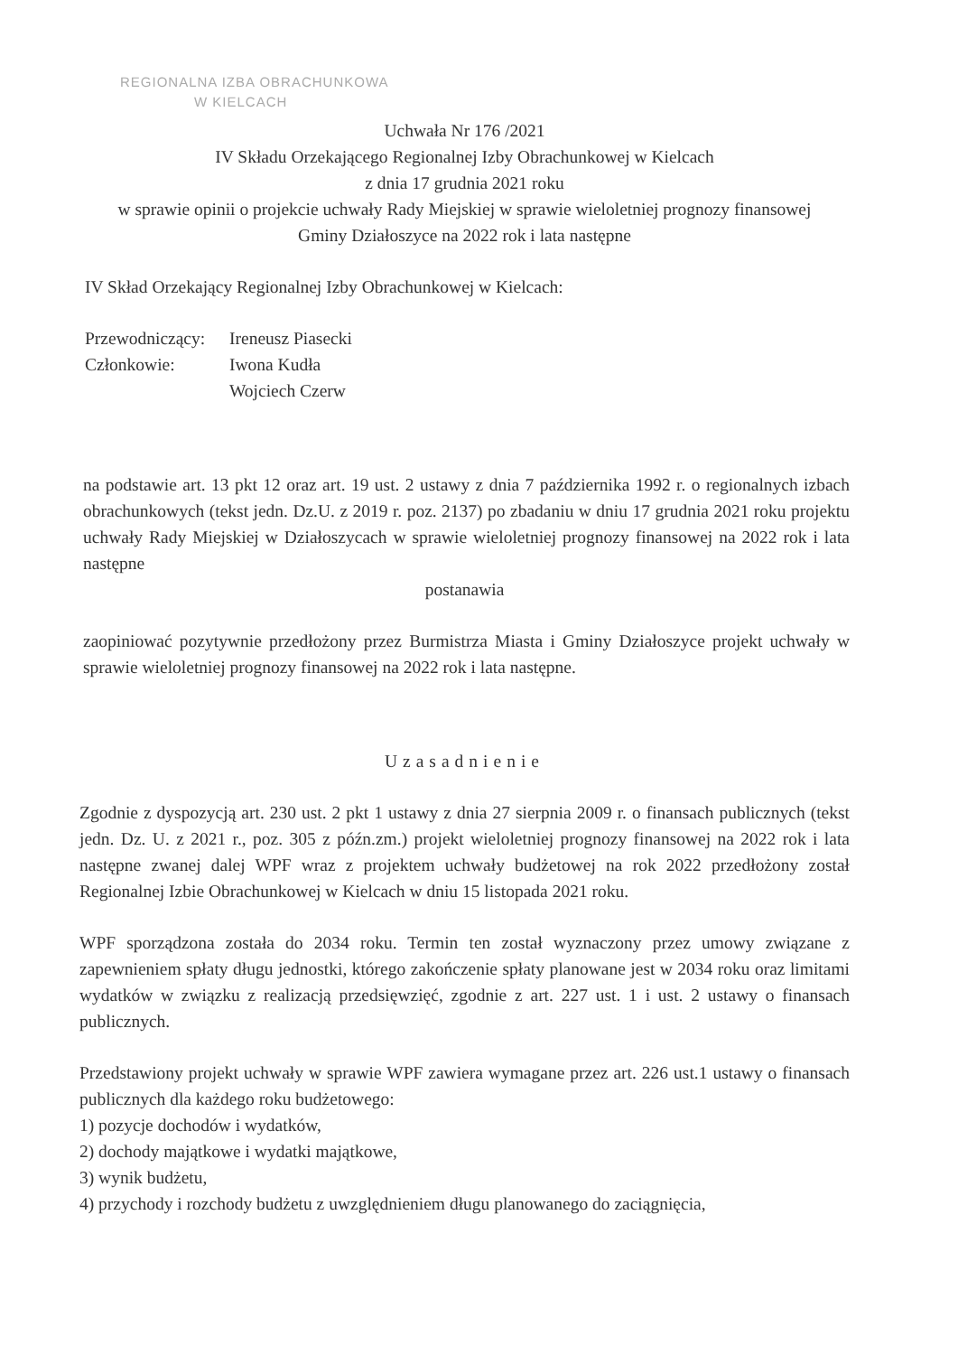REGIONALNA IZBA OBRACHUNKOWA
W KIELCACH
Uchwała Nr 176 /2021
IV Składu Orzekającego Regionalnej Izby Obrachunkowej w Kielcach
z dnia 17 grudnia 2021 roku
w sprawie opinii o projekcie uchwały Rady Miejskiej w sprawie wieloletniej prognozy finansowej
Gminy Działoszyce na 2022 rok i lata następne
IV Skład Orzekający Regionalnej Izby Obrachunkowej w Kielcach:
Przewodniczący: Ireneusz Piasecki
Członkowie: Iwona Kudła
Wojciech Czerw
na podstawie art. 13 pkt 12 oraz art. 19 ust. 2 ustawy z dnia 7 października 1992 r. o regionalnych izbach obrachunkowych (tekst jedn. Dz.U. z 2019 r. poz. 2137) po zbadaniu w dniu 17 grudnia 2021 roku projektu uchwały Rady Miejskiej w Działoszycach w sprawie wieloletniej prognozy finansowej na 2022 rok i lata następne
postanawia
zaopiniować pozytywnie przedłożony przez Burmistrza Miasta i Gminy Działoszyce projekt uchwały w sprawie wieloletniej prognozy finansowej na 2022 rok i lata następne.
Uzasadnienie
Zgodnie z dyspozycją art. 230 ust. 2 pkt 1 ustawy z dnia 27 sierpnia 2009 r. o finansach publicznych (tekst jedn. Dz. U. z 2021 r., poz. 305 z późn.zm.) projekt wieloletniej prognozy finansowej na 2022 rok i lata następne zwanej dalej WPF wraz z projektem uchwały budżetowej na rok 2022 przedłożony został Regionalnej Izbie Obrachunkowej w Kielcach w dniu 15 listopada 2021 roku.
WPF sporządzona została do 2034 roku. Termin ten został wyznaczony przez umowy związane z zapewnieniem spłaty długu jednostki, którego zakończenie spłaty planowane jest w 2034 roku oraz limitami wydatków w związku z realizacją przedsięwzięć, zgodnie z art. 227 ust. 1 i ust. 2 ustawy o finansach publicznych.
Przedstawiony projekt uchwały w sprawie WPF zawiera wymagane przez art. 226 ust.1 ustawy o finansach publicznych dla każdego roku budżetowego:
1) pozycje dochodów i wydatków,
2) dochody majątkowe i wydatki majątkowe,
3) wynik budżetu,
4) przychody i rozchody budżetu z uwzględnieniem długu planowanego do zaciągnięcia,